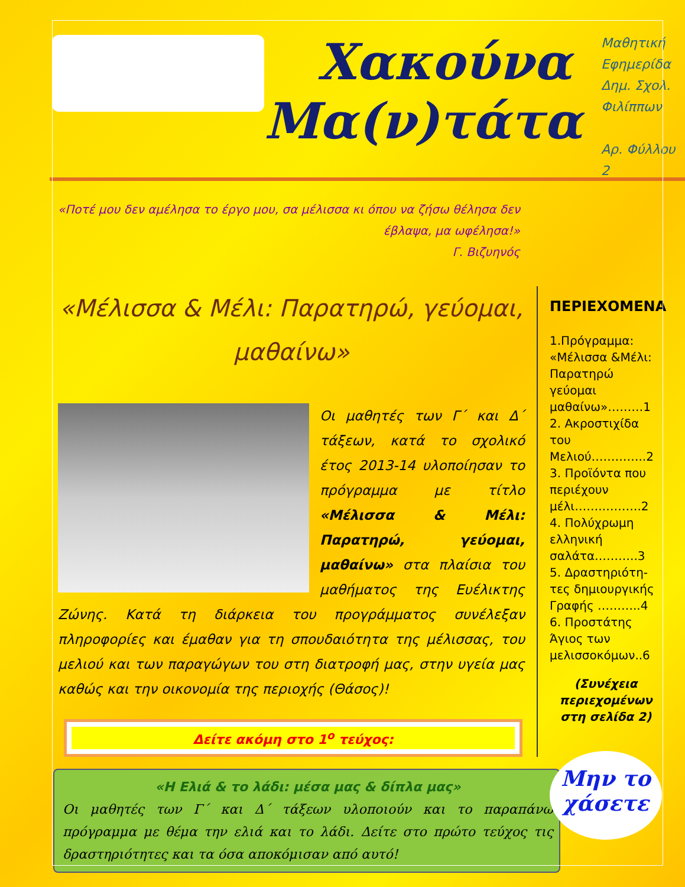Χακούνα
Μα(ν)τάτα
Μαθητική
Εφημερίδα
Δημ. Σχολ.
Φιλίππων
Αρ. Φύλλου 2
«Ποτέ μου δεν αμέλησα το έργο μου, σα μέλισσα κι όπου να ζήσω θέλησα δεν έβλαψα, μα ωφέλησα!»
Γ. Βιζυηνός
«Μέλισσα & Μέλι: Παρατηρώ, γεύομαι, μαθαίνω»
Οι μαθητές των Γ΄ και Δ΄ τάξεων, κατά το σχολικό έτος 2013-14 υλοποίησαν το πρόγραμμα με τίτλο «Μέλισσα & Μέλι: Παρατηρώ, γεύομαι, μαθαίνω» στα πλαίσια του μαθήματος της Ευέλικτης Ζώνης. Κατά τη διάρκεια του προγράμματος συνέλεξαν πληροφορίες και έμαθαν για τη σπουδαιότητα της μέλισσας, του μελιού και των παραγώγων του στη διατροφή μας, στην υγεία μας καθώς και την οικονομία της περιοχής (Θάσος)!
Δείτε ακόμη στο 1<sup>ο</sup> τεύχος:
ΠΕΡΙΕΧΟΜΕΝΑ
1.Πρόγραμμα: «Μέλισσα &Μέλι: Παρατηρώ γεύομαι μαθαίνω»………1
2. Ακροστιχίδα του Μελιού…………..2
3. Προϊόντα που περιέχουν μέλι…….……….2
4. Πολύχρωμη ελληνική σαλάτα………..3
5. Δραστηριότη-τες δημιουργικής Γραφής ………..4
6. Προστάτης Άγιος των μελισσοκόμων..6
(Συνέχεια περιεχομένων στη σελίδα 2)
«Η Ελιά & το λάδι: μέσα μας & δίπλα μας»
Οι μαθητές των Γ΄ και Δ΄ τάξεων υλοποιούν και το παραπάνω πρόγραμμα με θέμα την ελιά και το λάδι. Δείτε στο πρώτο τεύχος τις δραστηριότητες και τα όσα αποκόμισαν από αυτό!
Μην το
χάσετε